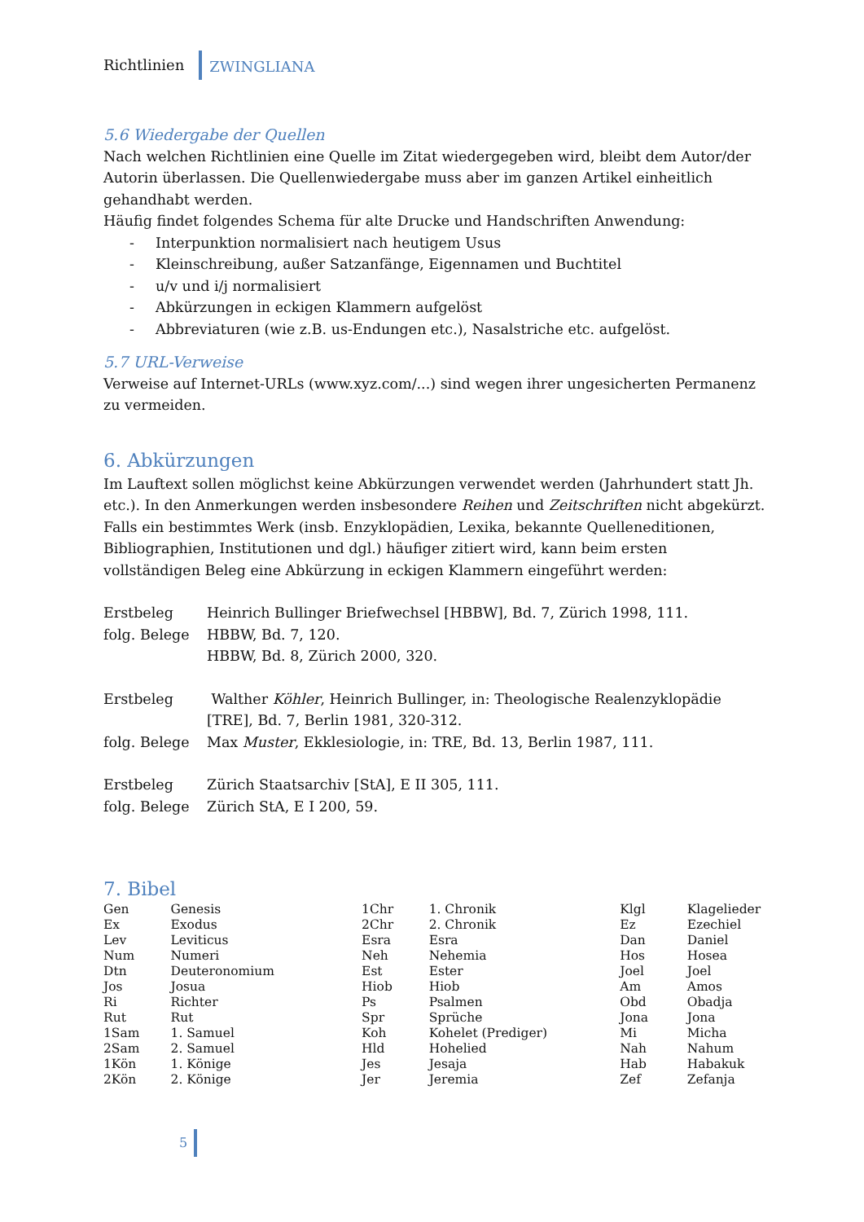Richtlinien ZWINGLIANA
5.6 Wiedergabe der Quellen
Nach welchen Richtlinien eine Quelle im Zitat wiedergegeben wird, bleibt dem Autor/der Autorin überlassen. Die Quellenwiedergabe muss aber im ganzen Artikel einheitlich gehandhabt werden.
Häufig findet folgendes Schema für alte Drucke und Handschriften Anwendung:
- Interpunktion normalisiert nach heutigem Usus
- Kleinschreibung, außer Satzanfänge, Eigennamen und Buchtitel
- u/v und i/j normalisiert
- Abkürzungen in eckigen Klammern aufgelöst
- Abbreviaturen (wie z.B. us-Endungen etc.), Nasalstriche etc. aufgelöst.
5.7 URL-Verweise
Verweise auf Internet-URLs (www.xyz.com/...) sind wegen ihrer ungesicherten Permanenz zu vermeiden.
6. Abkürzungen
Im Lauftext sollen möglichst keine Abkürzungen verwendet werden (Jahrhundert statt Jh. etc.). In den Anmerkungen werden insbesondere Reihen und Zeitschriften nicht abgekürzt. Falls ein bestimmtes Werk (insb. Enzyklopädien, Lexika, bekannte Quelleneditionen, Bibliographien, Institutionen und dgl.) häufiger zitiert wird, kann beim ersten vollständigen Beleg eine Abkürzung in eckigen Klammern eingeführt werden:
| Erstbeleg | Heinrich Bullinger Briefwechsel [HBBW], Bd. 7, Zürich 1998, 111. |
| folg. Belege | HBBW, Bd. 7, 120. HBBW, Bd. 8, Zürich 2000, 320. |
| Erstbeleg | Walther Köhler , Heinrich Bullinger, in: Theologische Realenzyklopädie [TRE], Bd. 7, Berlin 1981, 320-312. |
| folg. Belege | Max Muster , Ekklesiologie, in: TRE, Bd. 13, Berlin 1987, 111. |
| Erstbeleg | Zürich Staatsarchiv [StA], E II 305, 111. |
| folg. Belege | Zürich StA, E I 200, 59. |
7. Bibel
| Gen | Genesis | 1Chr | 1. Chronik | Klgl | Klagelieder |
| Ex | Exodus | 2Chr | 2. Chronik | Ez | Ezechiel |
| Lev | Leviticus | Esra | Esra | Dan | Daniel |
| Num | Numeri | Neh | Nehemia | Hos | Hosea |
| Dtn | Deuteronomium | Est | Ester | Joel | Joel |
| Jos | Josua | Hiob | Hiob | Am | Amos |
| Ri | Richter | Ps | Psalmen | Obd | Obadja |
| Rut | Rut | Spr | Sprüche | Jona | Jona |
| 1Sam | 1. Samuel | Koh | Kohelet (Prediger) | Mi | Micha |
| 2Sam | 2. Samuel | Hld | Hohelied | Nah | Nahum |
| 1Kön | 1. Könige | Jes | Jesaja | Hab | Habakuk |
| 2Kön | 2. Könige | Jer | Jeremia | Zef | Zefanja |
5